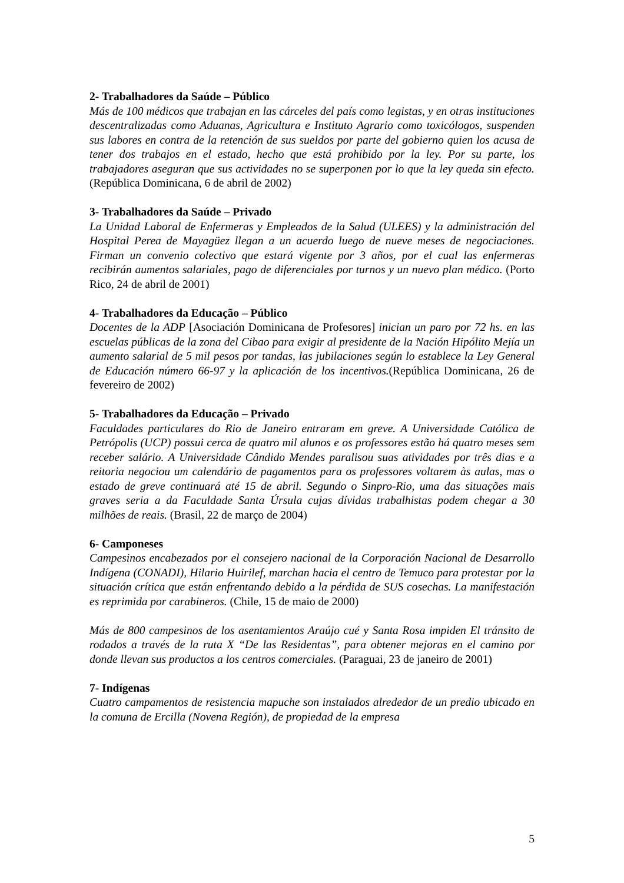2- Trabalhadores da Saúde – Público
Más de 100 médicos que trabajan en las cárceles del país como legistas, y en otras instituciones descentralizadas como Aduanas, Agricultura e Instituto Agrario como toxicólogos, suspenden sus labores en contra de la retención de sus sueldos por parte del gobierno quien los acusa de tener dos trabajos en el estado, hecho que está prohibido por la ley. Por su parte, los trabajadores aseguran que sus actividades no se superponen por lo que la ley queda sin efecto. (República Dominicana, 6 de abril de 2002)
3- Trabalhadores da Saúde – Privado
La Unidad Laboral de Enfermeras y Empleados de la Salud (ULEES) y la administración del Hospital Perea de Mayagüez llegan a un acuerdo luego de nueve meses de negociaciones. Firman un convenio colectivo que estará vigente por 3 años, por el cual las enfermeras recibirán aumentos salariales, pago de diferenciales por turnos y un nuevo plan médico. (Porto Rico, 24 de abril de 2001)
4- Trabalhadores da Educação – Público
Docentes de la ADP [Asociación Dominicana de Profesores] inician un paro por 72 hs. en las escuelas públicas de la zona del Cibao para exigir al presidente de la Nación Hipólito Mejía un aumento salarial de 5 mil pesos por tandas, las jubilaciones según lo establece la Ley General de Educación número 66-97 y la aplicación de los incentivos.(República Dominicana, 26 de fevereiro de 2002)
5- Trabalhadores da Educação – Privado
Faculdades particulares do Rio de Janeiro entraram em greve. A Universidade Católica de Petrópolis (UCP) possui cerca de quatro mil alunos e os professores estão há quatro meses sem receber salário. A Universidade Cândido Mendes paralisou suas atividades por três dias e a reitoria negociou um calendário de pagamentos para os professores voltarem às aulas, mas o estado de greve continuará até 15 de abril. Segundo o Sinpro-Rio, uma das situações mais graves seria a da Faculdade Santa Úrsula cujas dívidas trabalhistas podem chegar a 30 milhões de reais. (Brasil, 22 de março de 2004)
6- Camponeses
Campesinos encabezados por el consejero nacional de la Corporación Nacional de Desarrollo Indígena (CONADI), Hilario Huirilef, marchan hacia el centro de Temuco para protestar por la situación crítica que están enfrentando debido a la pérdida de SUS cosechas. La manifestación es reprimida por carabineros. (Chile, 15 de maio de 2000)
Más de 800 campesinos de los asentamientos Araújo cué y Santa Rosa impiden El tránsito de rodados a través de la ruta X “De las Residentas”, para obtener mejoras en el camino por donde llevan sus productos a los centros comerciales. (Paraguai, 23 de janeiro de 2001)
7- Indígenas
Cuatro campamentos de resistencia mapuche son instalados alrededor de un predio ubicado en la comuna de Ercilla (Novena Región), de propiedad de la empresa
5